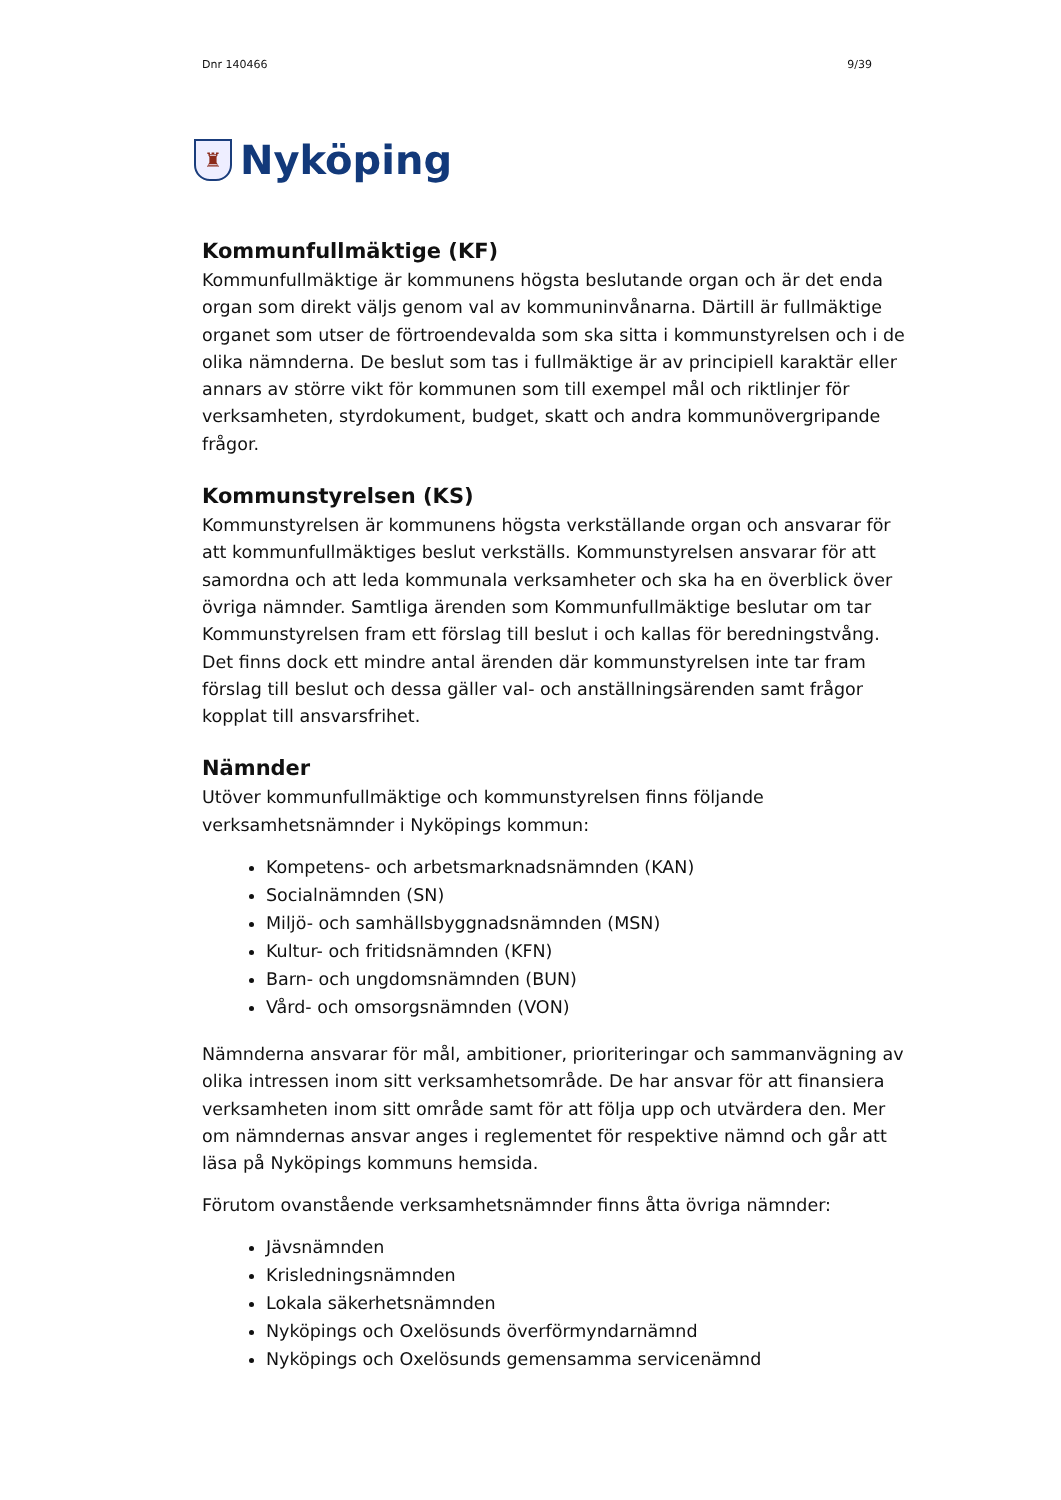Dnr 140466 9/39
♜
Nyköping
Kommunfullmäktige (KF)
Kommunfullmäktige är kommunens högsta beslutande organ och är det enda organ som direkt väljs genom val av kommuninvånarna. Därtill är fullmäktige organet som utser de förtroendevalda som ska sitta i kommunstyrelsen och i de olika nämnderna. De beslut som tas i fullmäktige är av principiell karaktär eller annars av större vikt för kommunen som till exempel mål och riktlinjer för verksamheten, styrdokument, budget, skatt och andra kommunövergripande frågor.
Kommunstyrelsen (KS)
Kommunstyrelsen är kommunens högsta verkställande organ och ansvarar för att kommunfullmäktiges beslut verkställs. Kommunstyrelsen ansvarar för att samordna och att leda kommunala verksamheter och ska ha en överblick över övriga nämnder. Samtliga ärenden som Kommunfullmäktige beslutar om tar Kommunstyrelsen fram ett förslag till beslut i och kallas för beredningstvång. Det finns dock ett mindre antal ärenden där kommunstyrelsen inte tar fram förslag till beslut och dessa gäller val- och anställningsärenden samt frågor kopplat till ansvarsfrihet.
Nämnder
Utöver kommunfullmäktige och kommunstyrelsen finns följande verksamhetsnämnder i Nyköpings kommun:
Kompetens- och arbetsmarknadsnämnden (KAN)
Socialnämnden (SN)
Miljö- och samhällsbyggnadsnämnden (MSN)
Kultur- och fritidsnämnden (KFN)
Barn- och ungdomsnämnden (BUN)
Vård- och omsorgsnämnden (VON)
Nämnderna ansvarar för mål, ambitioner, prioriteringar och sammanvägning av olika intressen inom sitt verksamhetsområde. De har ansvar för att finansiera verksamheten inom sitt område samt för att följa upp och utvärdera den. Mer om nämndernas ansvar anges i reglementet för respektive nämnd och går att läsa på Nyköpings kommuns hemsida.
Förutom ovanstående verksamhetsnämnder finns åtta övriga nämnder:
Jävsnämnden
Krisledningsnämnden
Lokala säkerhetsnämnden
Nyköpings och Oxelösunds överförmyndarnämnd
Nyköpings och Oxelösunds gemensamma servicenämnd